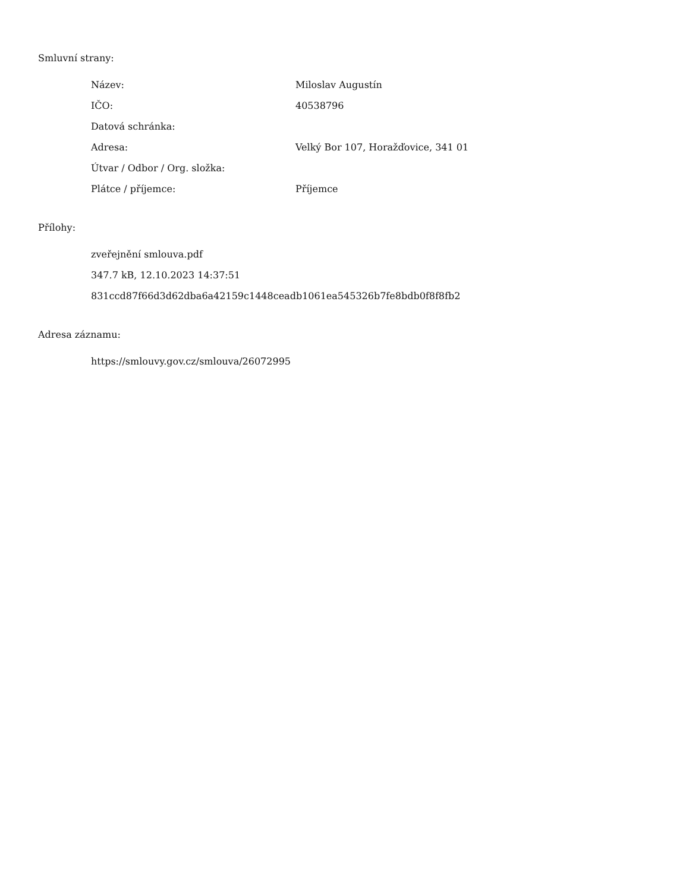Smluvní strany:
| Název: | Miloslav Augustín |
| IČO: | 40538796 |
| Datová schránka: | |
| Adresa: | Velký Bor 107, Horažďovice, 341 01 |
| Útvar / Odbor / Org. složka: | |
| Plátce / příjemce: | Příjemce |
Přílohy:
zveřejnění smlouva.pdf
347.7 kB, 12.10.2023 14:37:51
831ccd87f66d3d62dba6a42159c1448ceadb1061ea545326b7fe8bdb0f8f8fb2
Adresa záznamu:
https://smlouvy.gov.cz/smlouva/26072995